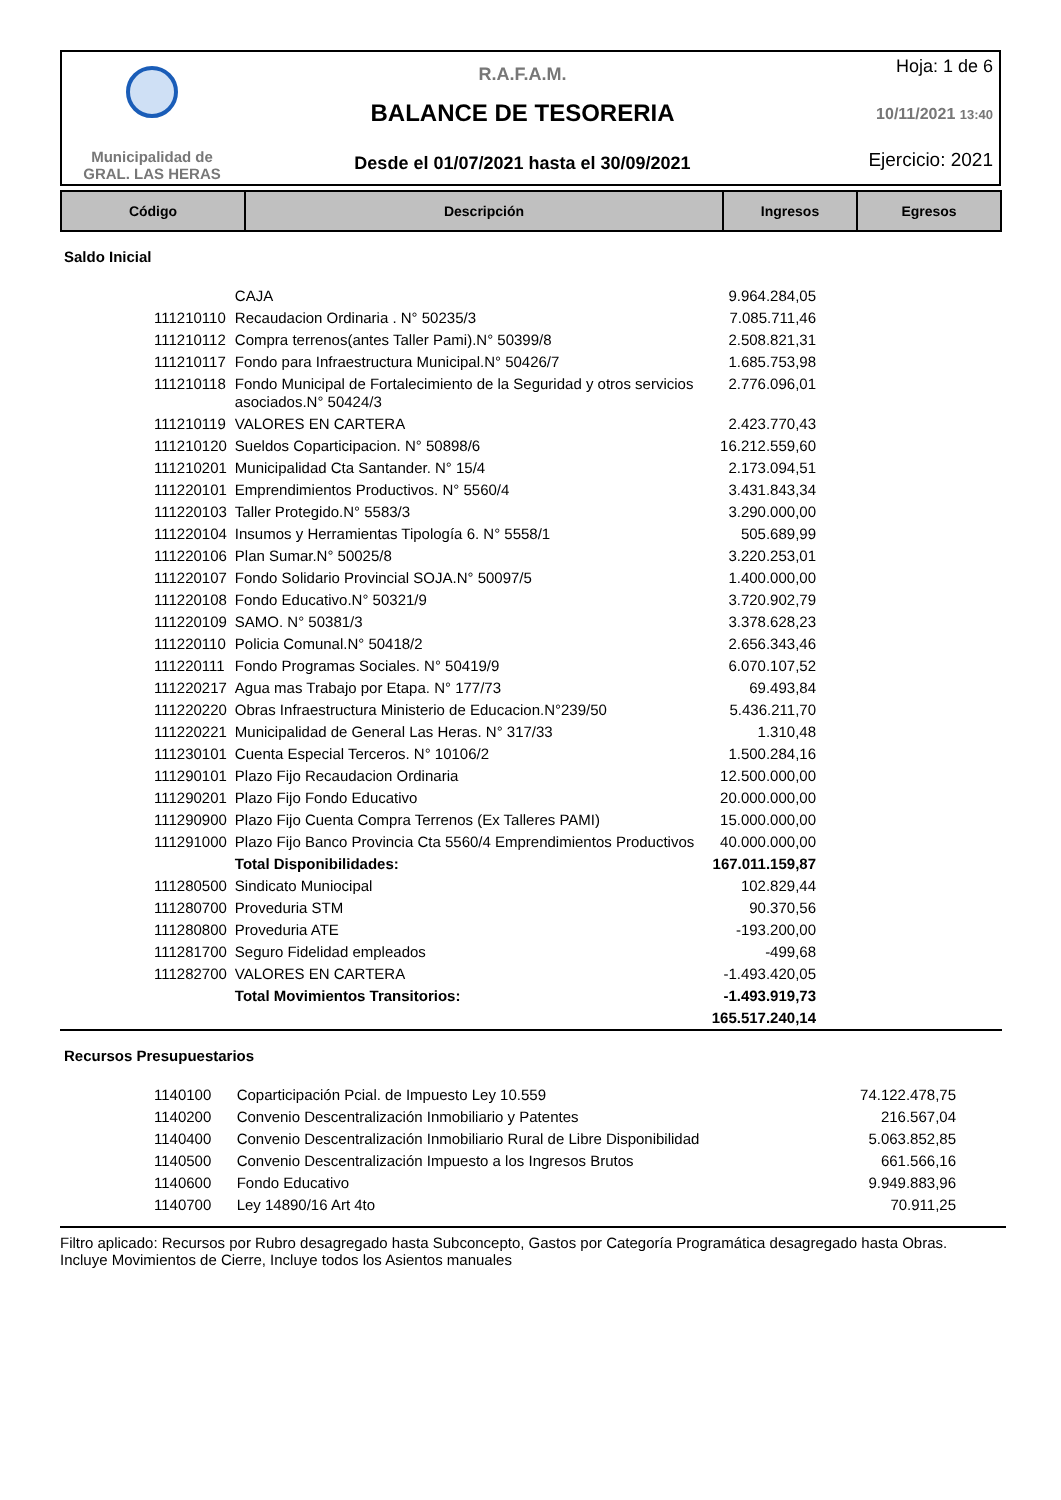Municipalidad de
GRAL. LAS HERAS
R.A.F.A.M.
BALANCE DE TESORERIA
Desde el 01/07/2021 hasta el 30/09/2021
Hoja: 1 de 6
10/11/2021 13:40
Ejercicio: 2021
| Código | Descripción | Ingresos | Egresos |
| --- | --- | --- | --- |
Saldo Inicial
| | CAJA | 9.964.284,05 |
| 111210110 | Recaudacion Ordinaria . N° 50235/3 | 7.085.711,46 |
| 111210112 | Compra terrenos(antes Taller Pami).N° 50399/8 | 2.508.821,31 |
| 111210117 | Fondo para Infraestructura Municipal.N° 50426/7 | 1.685.753,98 |
| 111210118 | Fondo Municipal de Fortalecimiento de la Seguridad y otros servicios asociados.N° 50424/3 | 2.776.096,01 |
| 111210119 | VALORES EN CARTERA | 2.423.770,43 |
| 111210120 | Sueldos Coparticipacion. N° 50898/6 | 16.212.559,60 |
| 111210201 | Municipalidad Cta Santander. N° 15/4 | 2.173.094,51 |
| 111220101 | Emprendimientos Productivos. N° 5560/4 | 3.431.843,34 |
| 111220103 | Taller Protegido.N° 5583/3 | 3.290.000,00 |
| 111220104 | Insumos y Herramientas Tipología 6. N° 5558/1 | 505.689,99 |
| 111220106 | Plan Sumar.N° 50025/8 | 3.220.253,01 |
| 111220107 | Fondo Solidario Provincial SOJA.N° 50097/5 | 1.400.000,00 |
| 111220108 | Fondo Educativo.N° 50321/9 | 3.720.902,79 |
| 111220109 | SAMO. N° 50381/3 | 3.378.628,23 |
| 111220110 | Policia Comunal.N° 50418/2 | 2.656.343,46 |
| 111220111 | Fondo Programas Sociales. N° 50419/9 | 6.070.107,52 |
| 111220217 | Agua mas Trabajo por Etapa. N° 177/73 | 69.493,84 |
| 111220220 | Obras Infraestructura Ministerio de Educacion.N°239/50 | 5.436.211,70 |
| 111220221 | Municipalidad de General Las Heras. N° 317/33 | 1.310,48 |
| 111230101 | Cuenta Especial Terceros. N° 10106/2 | 1.500.284,16 |
| 111290101 | Plazo Fijo Recaudacion Ordinaria | 12.500.000,00 |
| 111290201 | Plazo Fijo Fondo Educativo | 20.000.000,00 |
| 111290900 | Plazo Fijo Cuenta Compra Terrenos (Ex Talleres PAMI) | 15.000.000,00 |
| 111291000 | Plazo Fijo Banco Provincia Cta 5560/4 Emprendimientos Productivos | 40.000.000,00 |
| | Total Disponibilidades: | 167.011.159,87 |
| 111280500 | Sindicato Muniocipal | 102.829,44 |
| 111280700 | Proveduria STM | 90.370,56 |
| 111280800 | Proveduria ATE | -193.200,00 |
| 111281700 | Seguro Fidelidad empleados | -499,68 |
| 111282700 | VALORES EN CARTERA | -1.493.420,05 |
| | Total Movimientos Transitorios: | -1.493.919,73 |
| | | 165.517.240,14 |
Recursos Presupuestarios
| 1140100 | Coparticipación Pcial. de Impuesto Ley 10.559 | 74.122.478,75 |
| 1140200 | Convenio Descentralización Inmobiliario y Patentes | 216.567,04 |
| 1140400 | Convenio Descentralización Inmobiliario Rural de Libre Disponibilidad | 5.063.852,85 |
| 1140500 | Convenio Descentralización Impuesto a los Ingresos Brutos | 661.566,16 |
| 1140600 | Fondo Educativo | 9.949.883,96 |
| 1140700 | Ley 14890/16 Art 4to | 70.911,25 |
Filtro aplicado: Recursos por Rubro desagregado hasta Subconcepto, Gastos por Categoría Programática desagregado hasta Obras.
Incluye Movimientos de Cierre, Incluye todos los Asientos manuales